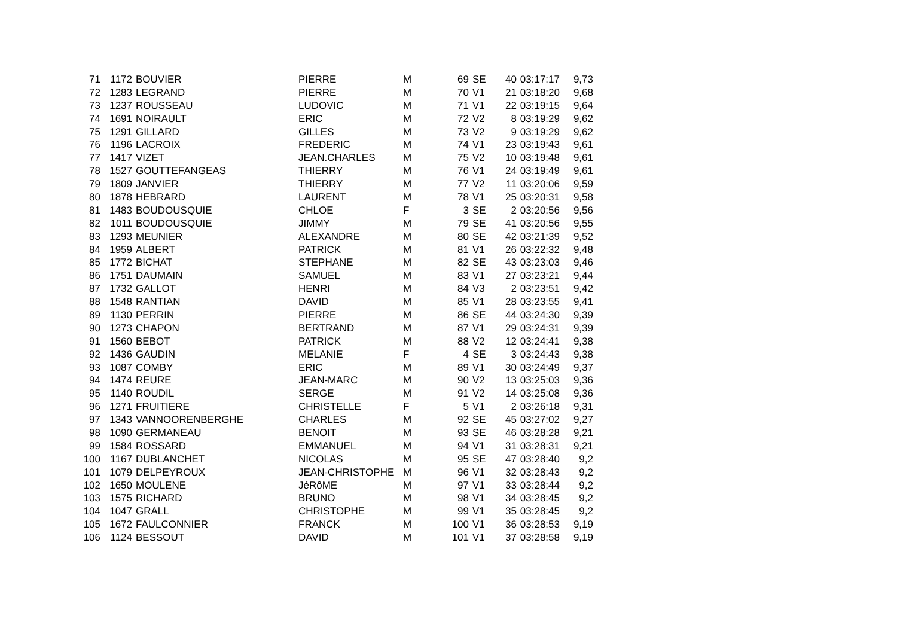| 71 | 1172 | BOUVIER | PIERRE | M | 69 | SE | 40 | 03:17:17 | 9,73 |
| 72 | 1283 | LEGRAND | PIERRE | M | 70 | V1 | 21 | 03:18:20 | 9,68 |
| 73 | 1237 | ROUSSEAU | LUDOVIC | M | 71 | V1 | 22 | 03:19:15 | 9,64 |
| 74 | 1691 | NOIRAULT | ERIC | M | 72 | V2 | 8 | 03:19:29 | 9,62 |
| 75 | 1291 | GILLARD | GILLES | M | 73 | V2 | 9 | 03:19:29 | 9,62 |
| 76 | 1196 | LACROIX | FREDERIC | M | 74 | V1 | 23 | 03:19:43 | 9,61 |
| 77 | 1417 | VIZET | JEAN.CHARLES | M | 75 | V2 | 10 | 03:19:48 | 9,61 |
| 78 | 1527 | GOUTTEFANGEAS | THIERRY | M | 76 | V1 | 24 | 03:19:49 | 9,61 |
| 79 | 1809 | JANVIER | THIERRY | M | 77 | V2 | 11 | 03:20:06 | 9,59 |
| 80 | 1878 | HEBRARD | LAURENT | M | 78 | V1 | 25 | 03:20:31 | 9,58 |
| 81 | 1483 | BOUDOUSQUIE | CHLOE | F | 3 | SE | 2 | 03:20:56 | 9,56 |
| 82 | 1011 | BOUDOUSQUIE | JIMMY | M | 79 | SE | 41 | 03:20:56 | 9,55 |
| 83 | 1293 | MEUNIER | ALEXANDRE | M | 80 | SE | 42 | 03:21:39 | 9,52 |
| 84 | 1959 | ALBERT | PATRICK | M | 81 | V1 | 26 | 03:22:32 | 9,48 |
| 85 | 1772 | BICHAT | STEPHANE | M | 82 | SE | 43 | 03:23:03 | 9,46 |
| 86 | 1751 | DAUMAIN | SAMUEL | M | 83 | V1 | 27 | 03:23:21 | 9,44 |
| 87 | 1732 | GALLOT | HENRI | M | 84 | V3 | 2 | 03:23:51 | 9,42 |
| 88 | 1548 | RANTIAN | DAVID | M | 85 | V1 | 28 | 03:23:55 | 9,41 |
| 89 | 1130 | PERRIN | PIERRE | M | 86 | SE | 44 | 03:24:30 | 9,39 |
| 90 | 1273 | CHAPON | BERTRAND | M | 87 | V1 | 29 | 03:24:31 | 9,39 |
| 91 | 1560 | BEBOT | PATRICK | M | 88 | V2 | 12 | 03:24:41 | 9,38 |
| 92 | 1436 | GAUDIN | MELANIE | F | 4 | SE | 3 | 03:24:43 | 9,38 |
| 93 | 1087 | COMBY | ERIC | M | 89 | V1 | 30 | 03:24:49 | 9,37 |
| 94 | 1474 | REURE | JEAN-MARC | M | 90 | V2 | 13 | 03:25:03 | 9,36 |
| 95 | 1140 | ROUDIL | SERGE | M | 91 | V2 | 14 | 03:25:08 | 9,36 |
| 96 | 1271 | FRUITIERE | CHRISTELLE | F | 5 | V1 | 2 | 03:26:18 | 9,31 |
| 97 | 1343 | VANNOORENBERGHE | CHARLES | M | 92 | SE | 45 | 03:27:02 | 9,27 |
| 98 | 1090 | GERMANEAU | BENOIT | M | 93 | SE | 46 | 03:28:28 | 9,21 |
| 99 | 1584 | ROSSARD | EMMANUEL | M | 94 | V1 | 31 | 03:28:31 | 9,21 |
| 100 | 1167 | DUBLANCHET | NICOLAS | M | 95 | SE | 47 | 03:28:40 | 9,2 |
| 101 | 1079 | DELPEYROUX | JEAN-CHRISTOPHE | M | 96 | V1 | 32 | 03:28:43 | 9,2 |
| 102 | 1650 | MOULENE | JéRôME | M | 97 | V1 | 33 | 03:28:44 | 9,2 |
| 103 | 1575 | RICHARD | BRUNO | M | 98 | V1 | 34 | 03:28:45 | 9,2 |
| 104 | 1047 | GRALL | CHRISTOPHE | M | 99 | V1 | 35 | 03:28:45 | 9,2 |
| 105 | 1672 | FAULCONNIER | FRANCK | M | 100 | V1 | 36 | 03:28:53 | 9,19 |
| 106 | 1124 | BESSOUT | DAVID | M | 101 | V1 | 37 | 03:28:58 | 9,19 |